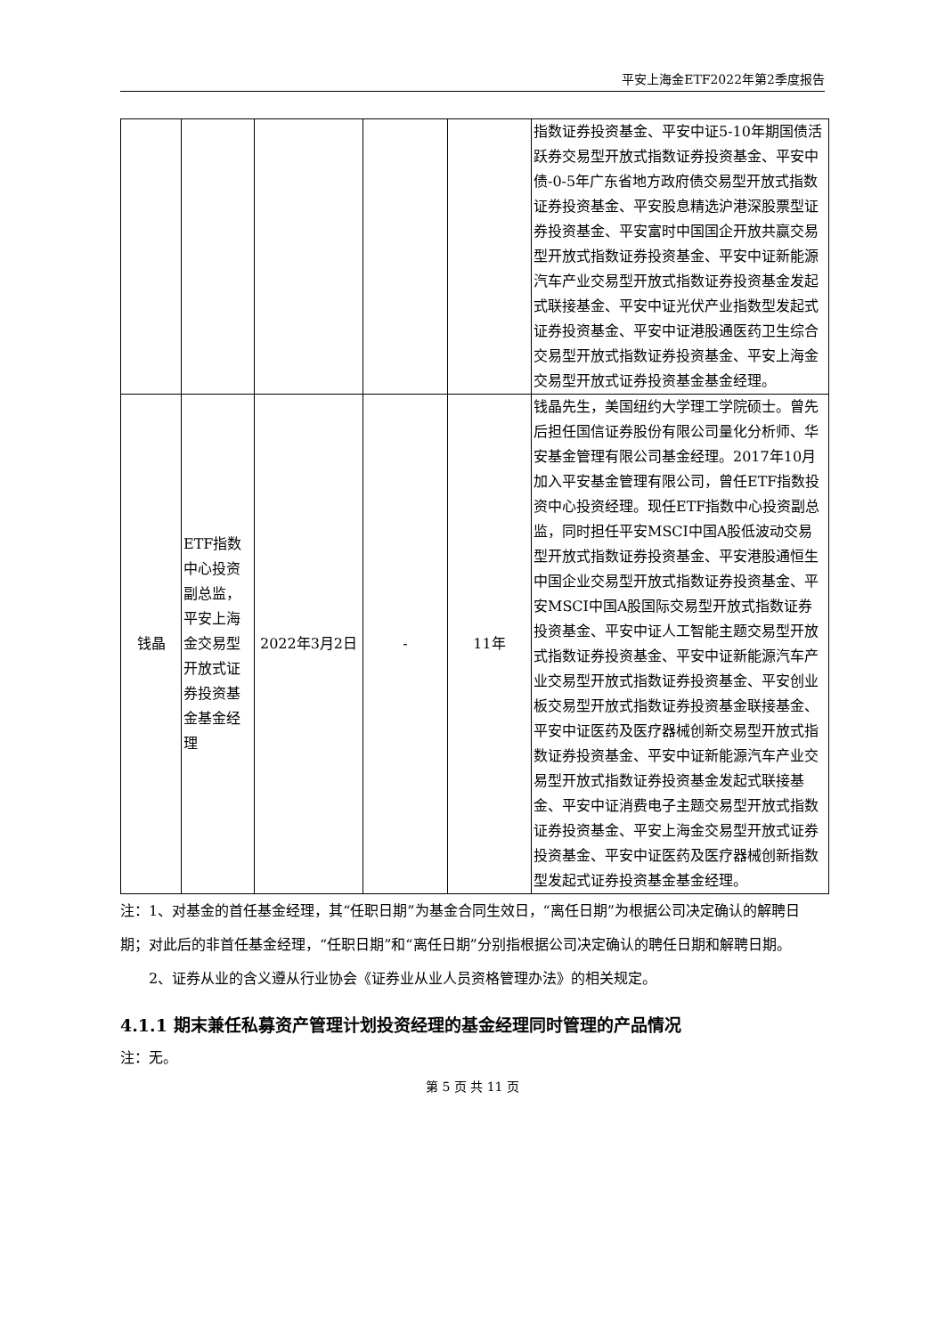平安上海金ETF2022年第2季度报告
| | | | | | 指数证券投资基金、平安中证5-10年期国债活跃券交易型开放式指数证券投资基金、平安中债-0-5年广东省地方政府债交易型开放式指数证券投资基金、平安股息精选沪港深股票型证券投资基金、平安富时中国国企开放共赢交易型开放式指数证券投资基金、平安中证新能源汽车产业交易型开放式指数证券投资基金发起式联接基金、平安中证光伏产业指数型发起式证券投资基金、平安中证港股通医药卫生综合交易型开放式指数证券投资基金、平安上海金交易型开放式证券投资基金基金经理。 |
| 钱晶 | ETF指数中心投资副总监，平安上海金交易型开放式证券投资基金基金经理 | 2022年3月2日 | - | 11年 | 钱晶先生，美国纽约大学理工学院硕士。曾先后担任国信证券股份有限公司量化分析师、华安基金管理有限公司基金经理。2017年10月加入平安基金管理有限公司，曾任ETF指数投资中心投资经理。现任ETF指数中心投资副总监，同时担任平安MSCI中国A股低波动交易型开放式指数证券投资基金、平安港股通恒生中国企业交易型开放式指数证券投资基金、平安MSCI中国A股国际交易型开放式指数证券投资基金、平安中证人工智能主题交易型开放式指数证券投资基金、平安中证新能源汽车产业交易型开放式指数证券投资基金、平安创业板交易型开放式指数证券投资基金联接基金、平安中证医药及医疗器械创新交易型开放式指数证券投资基金、平安中证新能源汽车产业交易型开放式指数证券投资基金发起式联接基金、平安中证消费电子主题交易型开放式指数证券投资基金、平安上海金交易型开放式证券投资基金、平安中证医药及医疗器械创新指数型发起式证券投资基金基金经理。 |
注：1、对基金的首任基金经理，其“任职日期”为基金合同生效日，“离任日期”为根据公司决定确认的解聘日期；对此后的非首任基金经理，“任职日期”和“离任日期”分别指根据公司决定确认的聘任日期和解聘日期。
2、证券从业的含义遵从行业协会《证券业从业人员资格管理办法》的相关规定。
4.1.1 期末兼任私募资产管理计划投资经理的基金经理同时管理的产品情况
注：无。
第 5 页 共 11 页